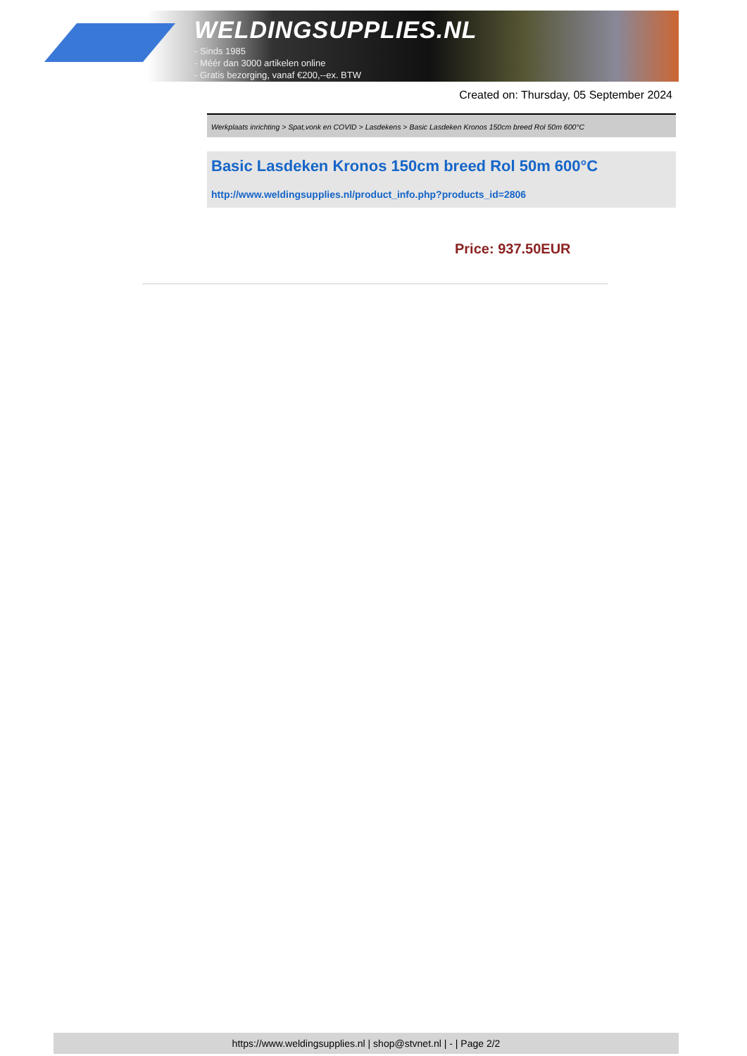WELDINGSUPPLIES.NL
- Sinds 1985
- Méér dan 3000 artikelen online
- Gratis bezorging, vanaf €200,--ex. BTW
Created on: Thursday, 05 September 2024
Werkplaats inrichting > Spat,vonk en COVID > Lasdekens > Basic Lasdeken Kronos 150cm breed Rol 50m 600°C
Basic Lasdeken Kronos 150cm breed Rol 50m 600°C
http://www.weldingsupplies.nl/product_info.php?products_id=2806
Price: 937.50EUR
https://www.weldingsupplies.nl | shop@stvnet.nl | - | Page 2/2